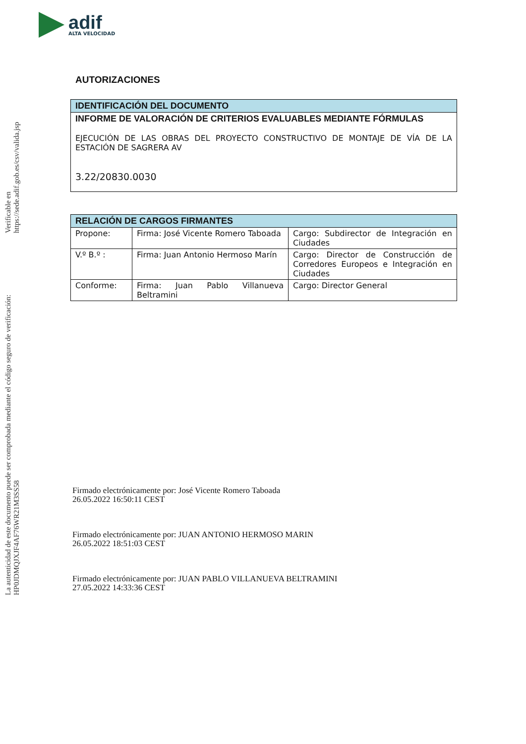adif
ALTA VELOCIDAD
La autenticidad de este documento puede ser comprobada mediante el código seguro de verificación: HP0JDMQJXJF4AF76WR21M3SS58
Verificable en https://sede.adif.gob.es/csv/valida.jsp
AUTORIZACIONES
| IDENTIFICACIÓN DEL DOCUMENTO |
| --- |
| INFORME DE VALORACIÓN DE CRITERIOS EVALUABLES MEDIANTE FÓRMULAS EJECUCIÓN DE LAS OBRAS DEL PROYECTO CONSTRUCTIVO DE MONTAJE DE VÍA DE LA ESTACIÓN DE SAGRERA AV 3.22/20830.0030 |
| RELACIÓN DE CARGOS FIRMANTES | | |
| --- | --- | --- |
| Propone: | Firma: José Vicente Romero Taboada | Cargo: Subdirector de Integración en Ciudades |
| V.º B.º : | Firma: Juan Antonio Hermoso Marín | Cargo: Director de Construcción de Corredores Europeos e Integración en Ciudades |
| Conforme: | Firma: Juan Pablo Villanueva Beltramini | Cargo: Director General |
Firmado electrónicamente por: José Vicente Romero Taboada
26.05.2022 16:50:11 CEST
Firmado electrónicamente por: JUAN ANTONIO HERMOSO MARIN
26.05.2022 18:51:03 CEST
Firmado electrónicamente por: JUAN PABLO VILLANUEVA BELTRAMINI
27.05.2022 14:33:36 CEST